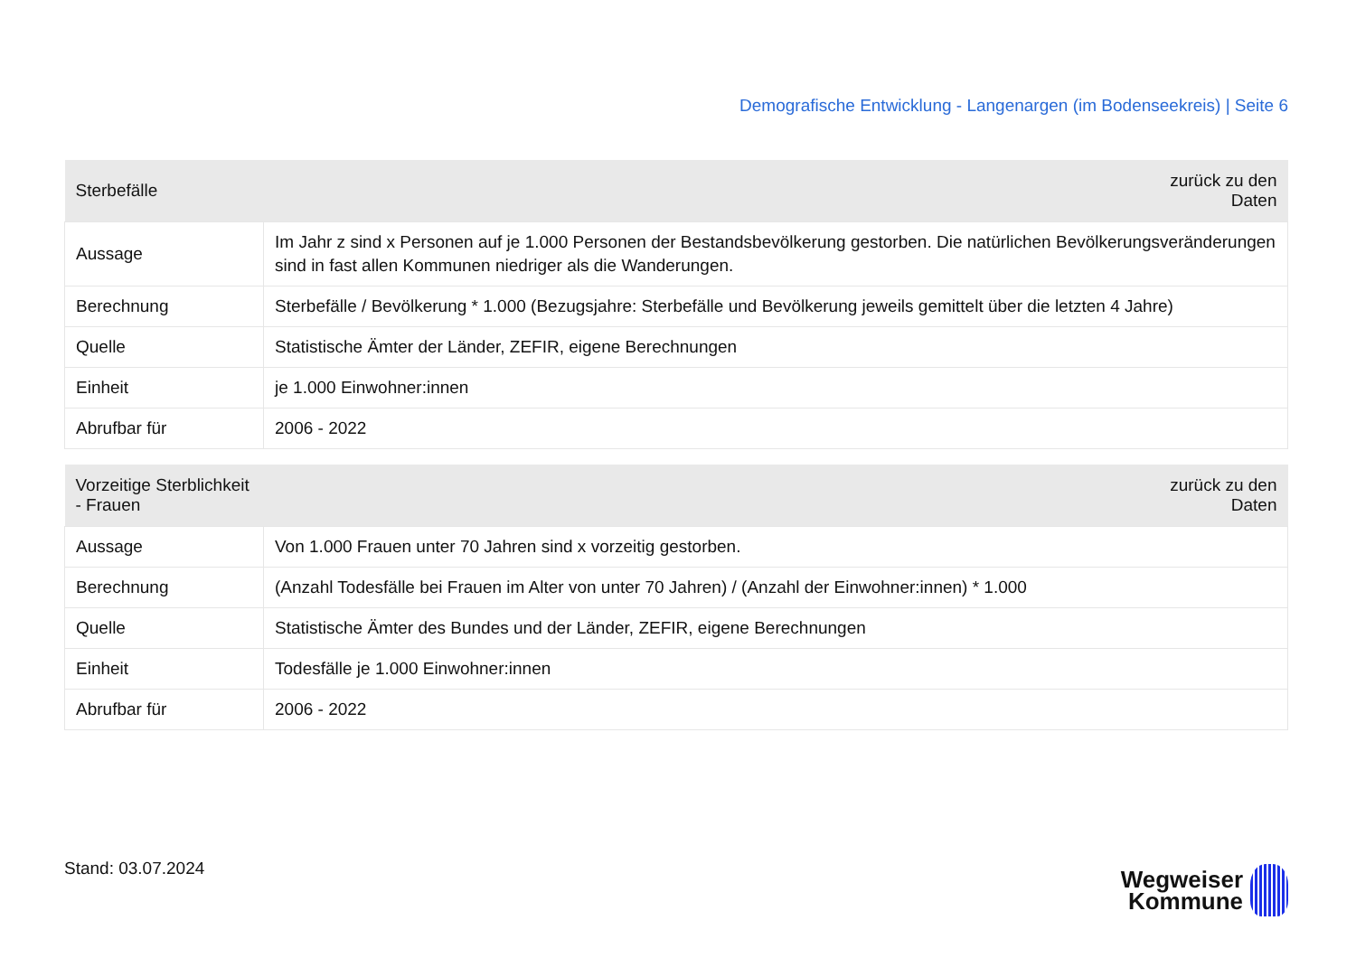Demografische Entwicklung - Langenargen (im Bodenseekreis) | Seite 6
| Sterbefälle | zurück zu den Daten |
| --- | --- |
| Aussage | Im Jahr z sind x Personen auf je 1.000 Personen der Bestandsbevölkerung gestorben. Die natürlichen Bevölkerungsveränderungen sind in fast allen Kommunen niedriger als die Wanderungen. |
| Berechnung | Sterbefälle / Bevölkerung * 1.000 (Bezugsjahre: Sterbefälle und Bevölkerung jeweils gemittelt über die letzten 4 Jahre) |
| Quelle | Statistische Ämter der Länder, ZEFIR, eigene Berechnungen |
| Einheit | je 1.000 Einwohner:innen |
| Abrufbar für | 2006 - 2022 |
| Vorzeitige Sterblichkeit - Frauen | zurück zu den Daten |
| --- | --- |
| Aussage | Von 1.000 Frauen unter 70 Jahren sind x vorzeitig gestorben. |
| Berechnung | (Anzahl Todesfälle bei Frauen im Alter von unter 70 Jahren) / (Anzahl der Einwohner:innen) * 1.000 |
| Quelle | Statistische Ämter des Bundes und der Länder, ZEFIR, eigene Berechnungen |
| Einheit | Todesfälle je 1.000 Einwohner:innen |
| Abrufbar für | 2006 - 2022 |
Stand: 03.07.2024
Wegweiser
Kommune